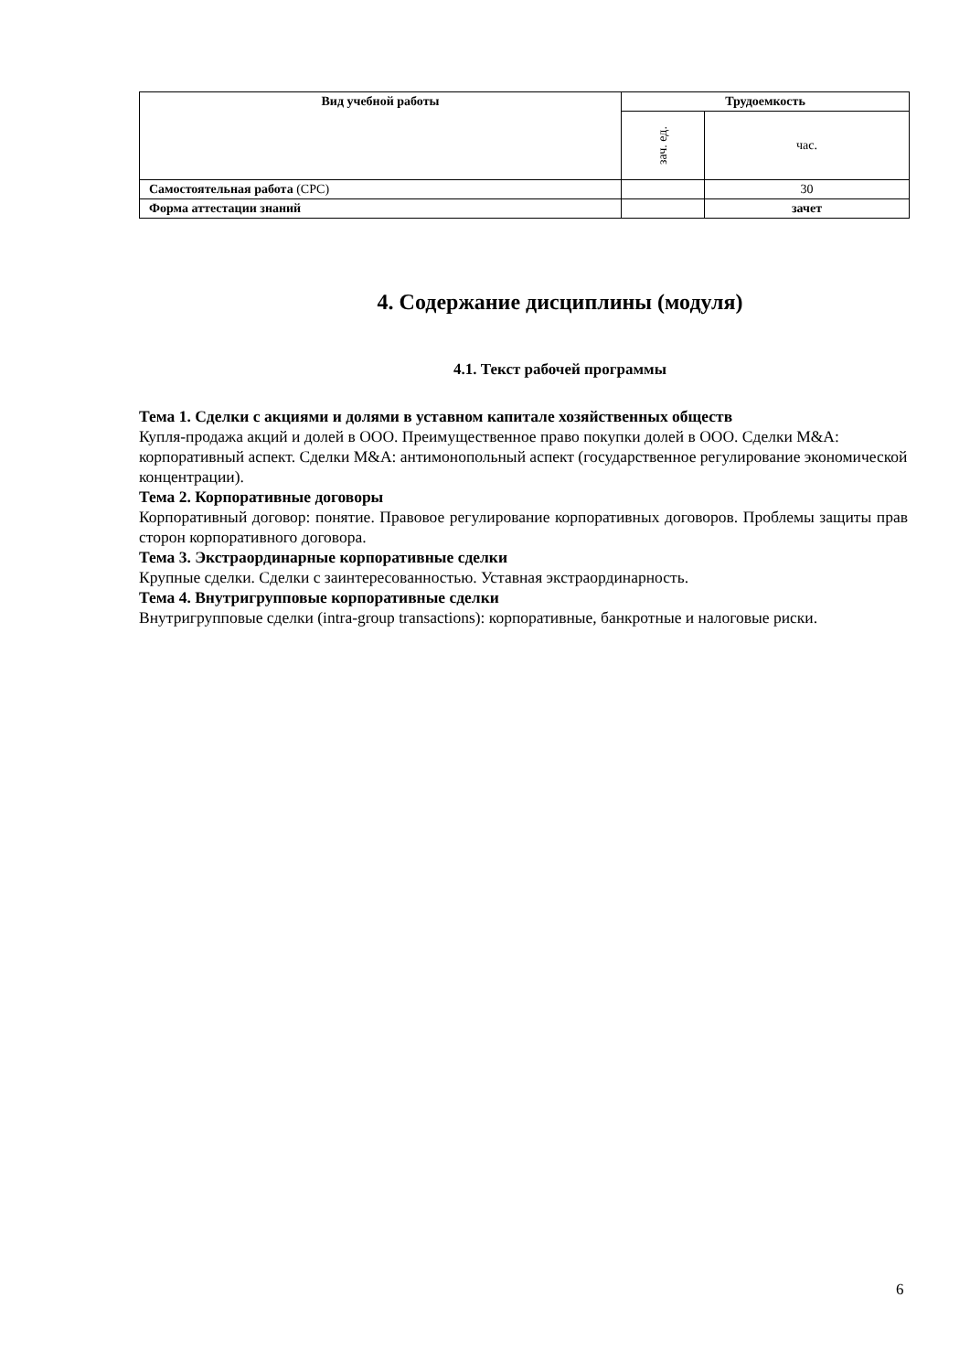| Вид учебной работы | Трудоемкость | |
| --- | --- | --- |
| | зач. ед. | час. |
| Самостоятельная работа (СРС) | | 30 |
| Форма аттестации знаний | | зачет |
4. Содержание дисциплины (модуля)
4.1. Текст рабочей программы
Тема 1. Сделки с акциями и долями в уставном капитале хозяйственных обществ
Купля-продажа акций и долей в ООО. Преимущественное право покупки долей в ООО. Сделки M&A: корпоративный аспект. Сделки M&A: антимонопольный аспект (государственное регулирование экономической концентрации).
Тема 2. Корпоративные договоры
Корпоративный договор: понятие. Правовое регулирование корпоративных договоров. Проблемы защиты прав сторон корпоративного договора.
Тема 3. Экстраординарные корпоративные сделки
Крупные сделки. Сделки с заинтересованностью. Уставная экстраординарность.
Тема 4. Внутригрупповые корпоративные сделки
Внутригрупповые сделки (intra-group transactions): корпоративные, банкротные и налоговые риски.
6